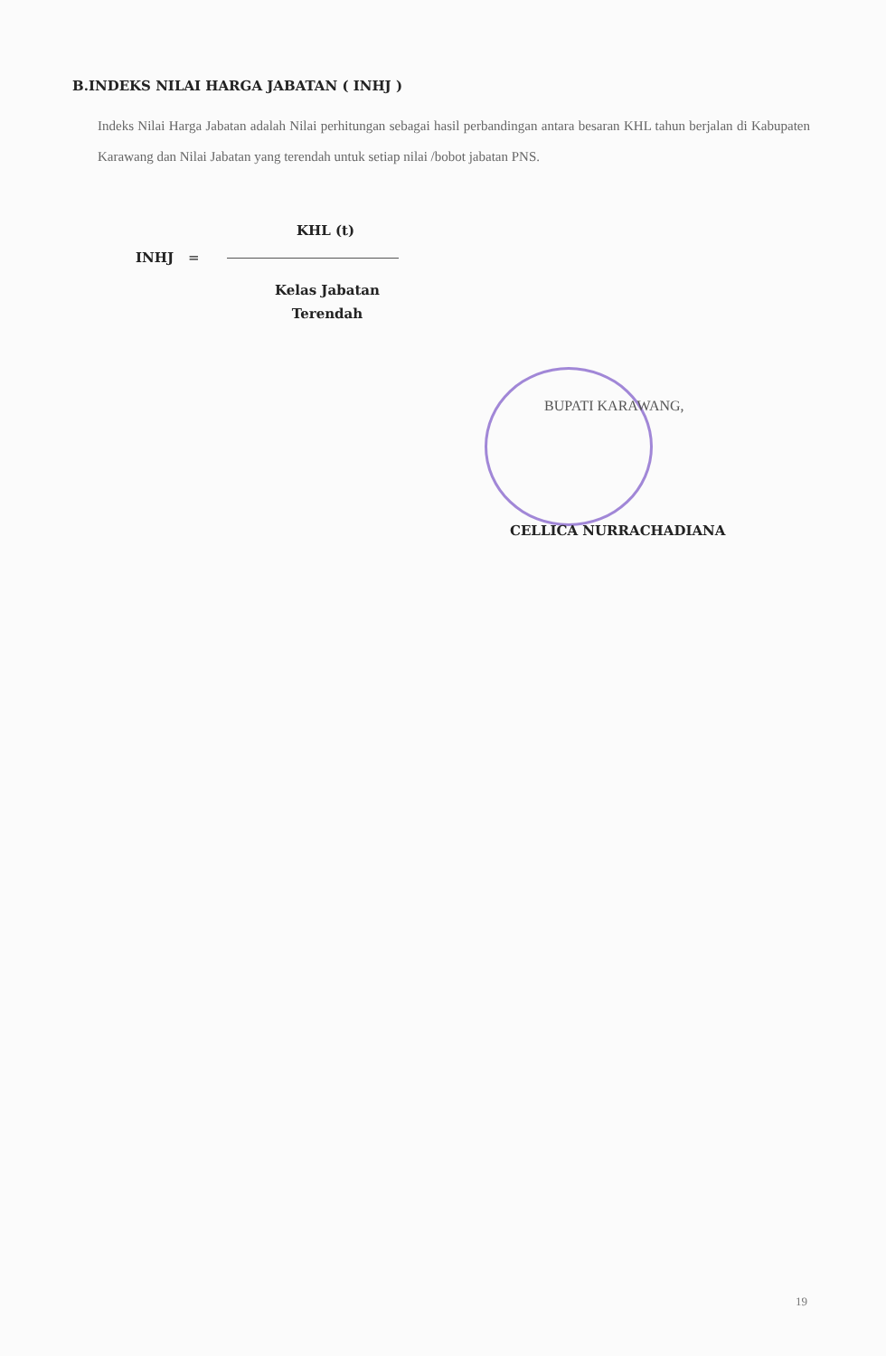B.INDEKS NILAI HARGA JABATAN ( INHJ )
Indeks Nilai Harga Jabatan adalah Nilai perhitungan sebagai hasil perbandingan antara besaran KHL tahun berjalan di Kabupaten Karawang dan Nilai Jabatan yang terendah untuk setiap nilai /bobot jabatan PNS.
KHL (t)
INHJ =
Kelas Jabatan Terendah
BUPATI KARAWANG,
CELLICA NURRACHADIANA
19